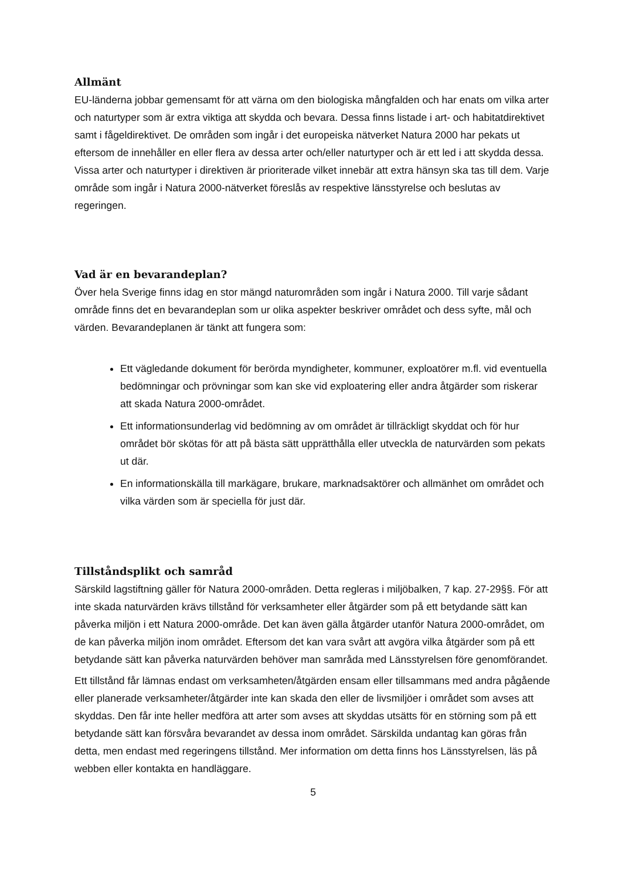Allmänt
EU-länderna jobbar gemensamt för att värna om den biologiska mångfalden och har enats om vilka arter och naturtyper som är extra viktiga att skydda och bevara. Dessa finns listade i art- och habitatdirektivet samt i fågeldirektivet. De områden som ingår i det europeiska nätverket Natura 2000 har pekats ut eftersom de innehåller en eller flera av dessa arter och/eller naturtyper och är ett led i att skydda dessa. Vissa arter och naturtyper i direktiven är prioriterade vilket innebär att extra hänsyn ska tas till dem. Varje område som ingår i Natura 2000-nätverket föreslås av respektive länsstyrelse och beslutas av regeringen.
Vad är en bevarandeplan?
Över hela Sverige finns idag en stor mängd naturområden som ingår i Natura 2000. Till varje sådant område finns det en bevarandeplan som ur olika aspekter beskriver området och dess syfte, mål och värden. Bevarandeplanen är tänkt att fungera som:
Ett vägledande dokument för berörda myndigheter, kommuner, exploatörer m.fl. vid eventuella bedömningar och prövningar som kan ske vid exploatering eller andra åtgärder som riskerar att skada Natura 2000-området.
Ett informationsunderlag vid bedömning av om området är tillräckligt skyddat och för hur området bör skötas för att på bästa sätt upprätthålla eller utveckla de naturvärden som pekats ut där.
En informationskälla till markägare, brukare, marknadsaktörer och allmänhet om området och vilka värden som är speciella för just där.
Tillståndsplikt och samråd
Särskild lagstiftning gäller för Natura 2000-områden. Detta regleras i miljöbalken, 7 kap. 27-29§§. För att inte skada naturvärden krävs tillstånd för verksamheter eller åtgärder som på ett betydande sätt kan påverka miljön i ett Natura 2000-område. Det kan även gälla åtgärder utanför Natura 2000-området, om de kan påverka miljön inom området. Eftersom det kan vara svårt att avgöra vilka åtgärder som på ett betydande sätt kan påverka naturvärden behöver man samråda med Länsstyrelsen före genomförandet.
Ett tillstånd får lämnas endast om verksamheten/åtgärden ensam eller tillsammans med andra pågående eller planerade verksamheter/åtgärder inte kan skada den eller de livsmiljöer i området som avses att skyddas. Den får inte heller medföra att arter som avses att skyddas utsätts för en störning som på ett betydande sätt kan försvåra bevarandet av dessa inom området. Särskilda undantag kan göras från detta, men endast med regeringens tillstånd. Mer information om detta finns hos Länsstyrelsen, läs på webben eller kontakta en handläggare.
5